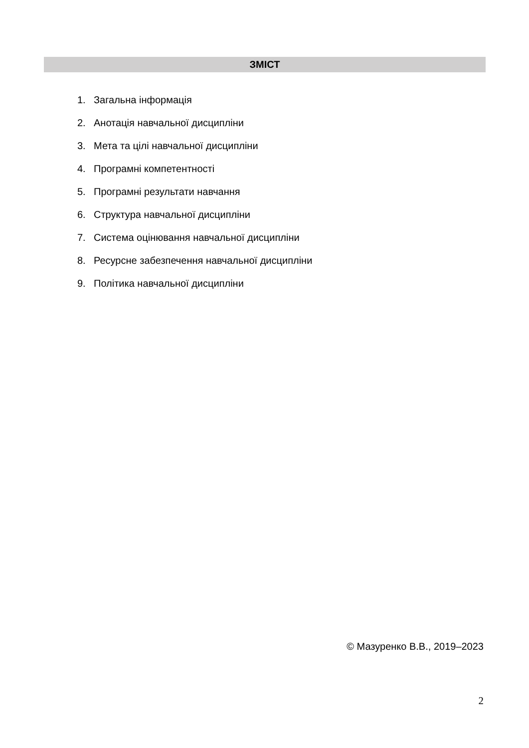ЗМІСТ
1. Загальна інформація
2. Анотація навчальної дисципліни
3. Мета та цілі навчальної дисципліни
4. Програмні компетентності
5. Програмні результати навчання
6. Структура навчальної дисципліни
7. Система оцінювання навчальної дисципліни
8. Ресурсне забезпечення навчальної дисципліни
9. Політика навчальної дисципліни
© Мазуренко В.В., 2019–2023
2